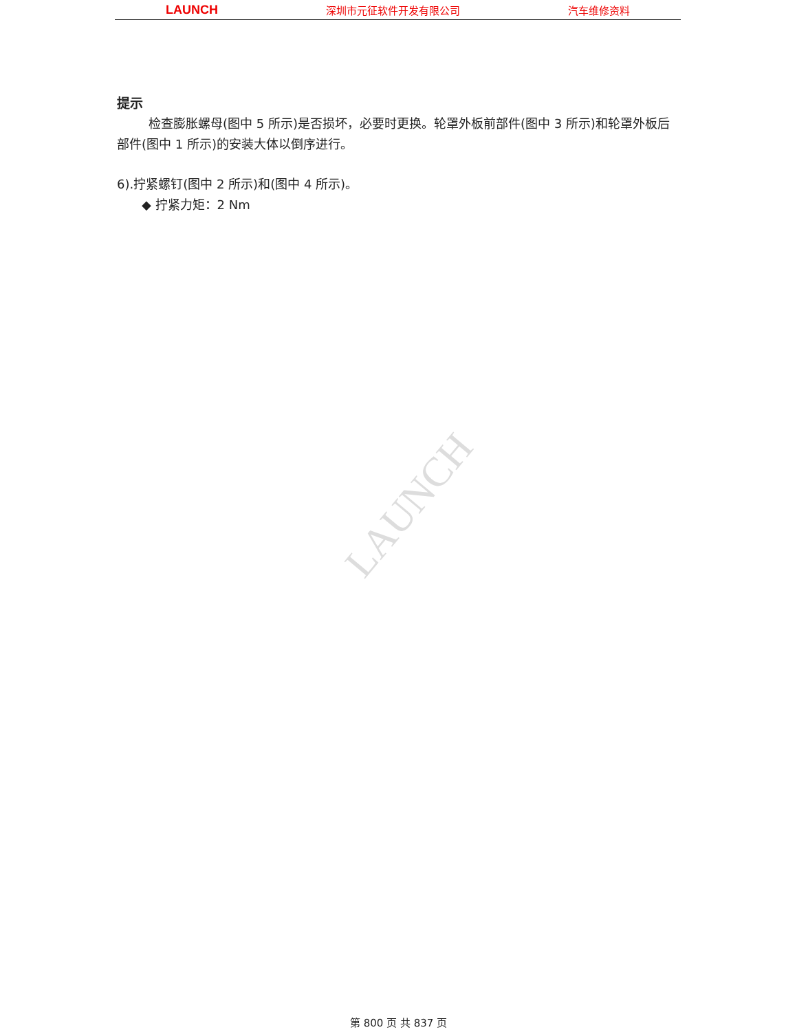LAUNCH 深圳市元征软件开发有限公司 汽车维修资料
提示
检查膨胀螺母(图中 5 所示)是否损坏，必要时更换。轮罩外板前部件(图中 3 所示)和轮罩外板后部件(图中 1 所示)的安装大体以倒序进行。
6).拧紧螺钉(图中 2 所示)和(图中 4 所示)。
◆ 拧紧力矩：2 Nm
LAUNCH
第 800 页 共 837 页